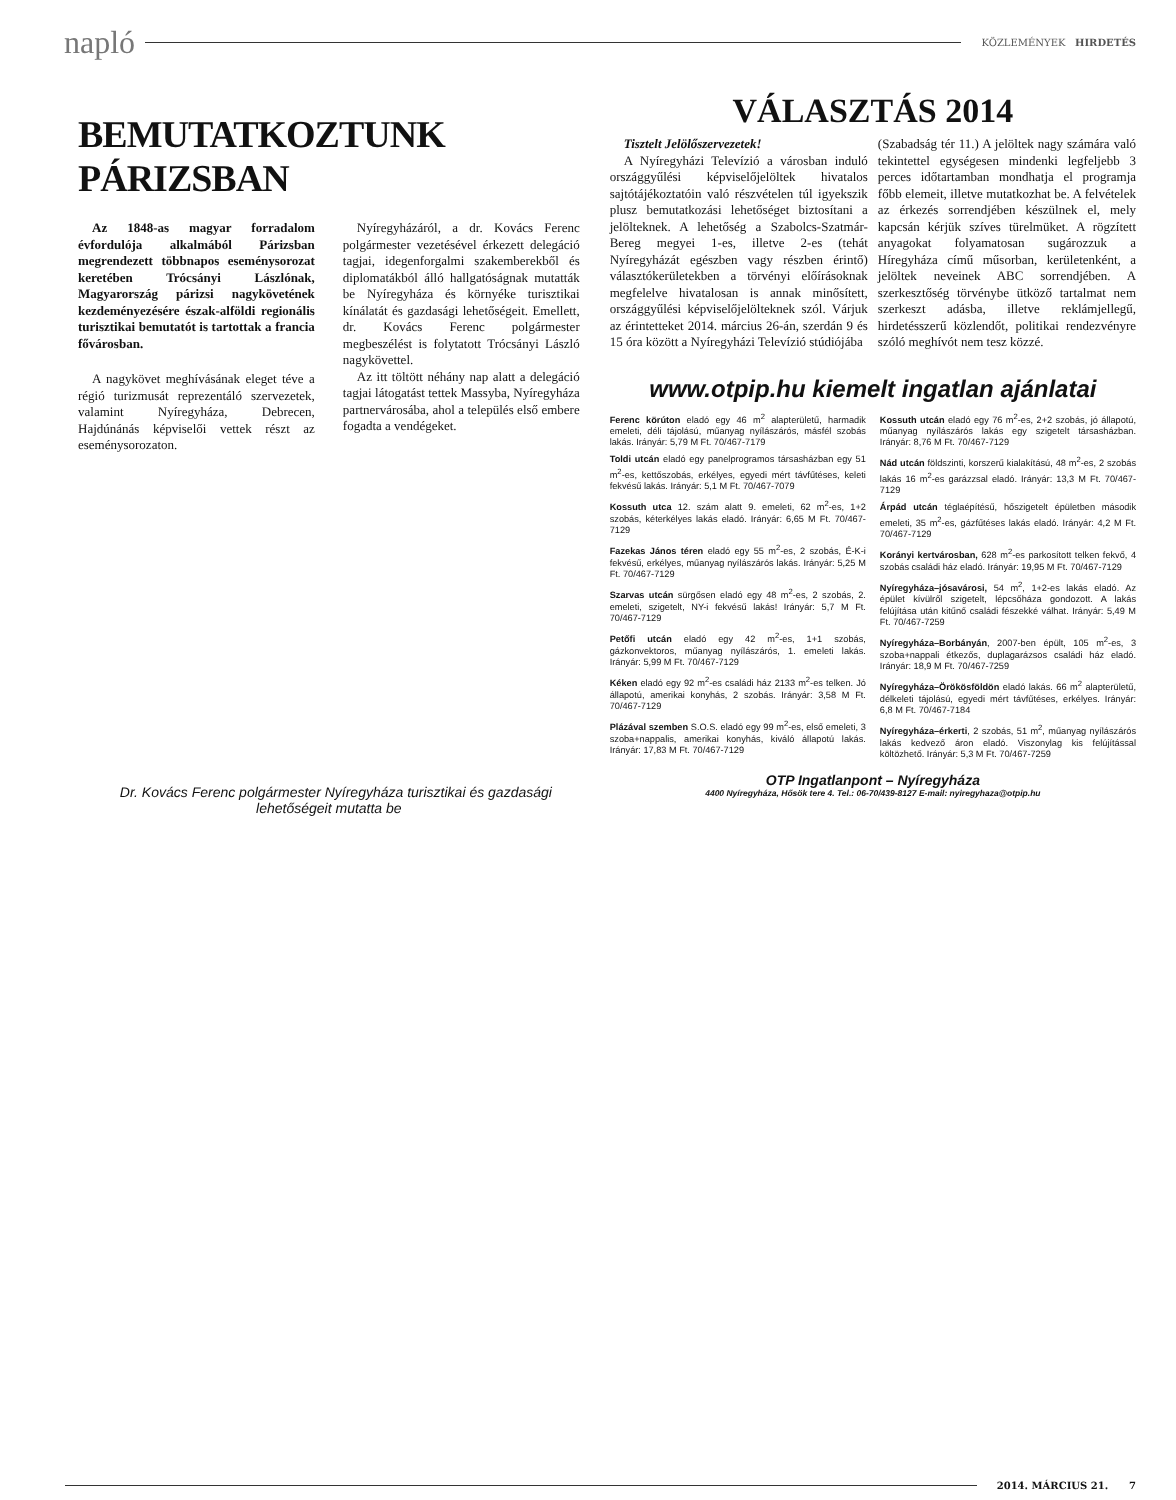napló
KÖZLEMÉNYEK HIRDETÉS
BEMUTATKOZTUNK PÁRIZSBAN
Az 1848-as magyar forradalom évfordulója alkalmából Párizsban megrendezett többnapos eseménysorozat keretében Trócsányi Lászlónak, Magyarország párizsi nagykövetének kezdeményezésére észak-alföldi regionális turisztikai bemutatót is tartottak a francia fővárosban.
A nagykövet meghívásának eleget téve a régió turizmusát reprezentáló szervezetek, valamint Nyíregyháza, Debrecen, Hajdúnánás képviselői vettek részt az eseménysorozaton.
Nyíregyházáról, a dr. Kovács Ferenc polgármester vezetésével érkezett delegáció tagjai, idegenforgalmi szakemberekből és diplomatákból álló hallgatóságnak mutatták be Nyíregyháza és környéke turisztikai kínálatát és gazdasági lehetőségeit. Emellett, dr. Kovács Ferenc polgármester megbeszélést is folytatott Trócsányi László nagykövettel.
Az itt töltött néhány nap alatt a delegáció tagjai látogatást tettek Massyba, Nyíregyháza partnervárosába, ahol a település első embere fogadta a vendégeket.
Dr. Kovács Ferenc polgármester Nyíregyháza turisztikai és gazdasági lehetőségeit mutatta be
VÁLASZTÁS 2014
Tisztelt Jelölőszervezetek!
A Nyíregyházi Televízió a városban induló országgyűlési képviselőjelöltek hivatalos sajtótájékoztatóin való részvételen túl igyekszik plusz bemutatkozási lehetőséget biztosítani a jelölteknek. A lehetőség a Szabolcs-Szatmár-Bereg megyei 1-es, illetve 2-es (tehát Nyíregyházát egészben vagy részben érintő) választókerületekben a törvényi előírásoknak megfelelve hivatalosan is annak minősített, országgyűlési képviselőjelölteknek szól. Várjuk az érintetteket 2014. március 26-án, szerdán 9 és 15 óra között a Nyíregyházi Televízió stúdiójába
(Szabadság tér 11.) A jelöltek nagy számára való tekintettel egységesen mindenki legfeljebb 3 perces időtartamban mondhatja el programja főbb elemeit, illetve mutatkozhat be. A felvételek az érkezés sorrendjében készülnek el, mely kapcsán kérjük szíves türelmüket. A rögzített anyagokat folyamatosan sugározzuk a Híregyháza című műsorban, kerületenként, a jelöltek neveinek ABC sorrendjében. A szerkesztőség törvénybe ütköző tartalmat nem szerkeszt adásba, illetve reklámjellegű, hirdetésszerű közlendőt, politikai rendezvényre szóló meghívót nem tesz közzé.
www.otpip.hu kiemelt ingatlan ajánlatai
Ferenc körúton eladó egy 46 m<sup>2</sup> alapterületű, harmadik emeleti, déli tájolású, műanyag nyílászárós, másfél szobás lakás. Irányár: 5,79 M Ft. 70/467-7179
Toldi utcán eladó egy panelprogramos társasházban egy 51 m<sup>2</sup>-es, kettőszobás, erkélyes, egyedi mért távfűtéses, keleti fekvésű lakás. Irányár: 5,1 M Ft. 70/467-7079
Kossuth utca 12. szám alatt 9. emeleti, 62 m<sup>2</sup>-es, 1+2 szobás, kéterkélyes lakás eladó. Irányár: 6,65 M Ft. 70/467-7129
Fazekas János téren eladó egy 55 m<sup>2</sup>-es, 2 szobás, É-K-i fekvésű, erkélyes, műanyag nyílászárós lakás. Irányár: 5,25 M Ft. 70/467-7129
Szarvas utcán sürgősen eladó egy 48 m<sup>2</sup>-es, 2 szobás, 2. emeleti, szigetelt, NY-i fekvésű lakás! Irányár: 5,7 M Ft. 70/467-7129
Petőfi utcán eladó egy 42 m<sup>2</sup>-es, 1+1 szobás, gázkonvektoros, műanyag nyílászárós, 1. emeleti lakás. Irányár: 5,99 M Ft. 70/467-7129
Kéken eladó egy 92 m<sup>2</sup>-es családi ház 2133 m<sup>2</sup>-es telken. Jó állapotú, amerikai konyhás, 2 szobás. Irányár: 3,58 M Ft. 70/467-7129
Plázával szemben S.O.S. eladó egy 99 m<sup>2</sup>-es, első emeleti, 3 szoba+nappalis, amerikai konyhás, kiváló állapotú lakás. Irányár: 17,83 M Ft. 70/467-7129
Kossuth utcán eladó egy 76 m<sup>2</sup>-es, 2+2 szobás, jó állapotú, műanyag nyílászárós lakás egy szigetelt társasházban. Irányár: 8,76 M Ft. 70/467-7129
Nád utcán földszinti, korszerű kialakítású, 48 m<sup>2</sup>-es, 2 szobás lakás 16 m<sup>2</sup>-es garázzsal eladó. Irányár: 13,3 M Ft. 70/467-7129
Árpád utcán téglaépítésű, hőszigetelt épületben második emeleti, 35 m<sup>2</sup>-es, gázfűtéses lakás eladó. Irányár: 4,2 M Ft. 70/467-7129
Korányi kertvárosban, 628 m<sup>2</sup>-es parkosított telken fekvő, 4 szobás családi ház eladó. Irányár: 19,95 M Ft. 70/467-7129
Nyíregyháza–jósavárosi, 54 m<sup>2</sup>, 1+2-es lakás eladó. Az épület kívülről szigetelt, lépcsőháza gondozott. A lakás felújítása után kitűnő családi fészekké válhat. Irányár: 5,49 M Ft. 70/467-7259
Nyíregyháza–Borbányán, 2007-ben épült, 105 m<sup>2</sup>-es, 3 szoba+nappali étkezős, duplagarázsos családi ház eladó. Irányár: 18,9 M Ft. 70/467-7259
Nyíregyháza–Örökösföldön eladó lakás. 66 m<sup>2</sup> alapterületű, délkeleti tájolású, egyedi mért távfűtéses, erkélyes. Irányár: 6,8 M Ft. 70/467-7184
Nyíregyháza–érkerti, 2 szobás, 51 m<sup>2</sup>, műanyag nyílászárós lakás kedvező áron eladó. Viszonylag kis felújítással költözhető. Irányár: 5,3 M Ft. 70/467-7259
OTP Ingatlanpont – Nyíregyháza
4400 Nyíregyháza, Hősök tere 4. Tel.: 06-70/439-8127 E-mail: nyiregyhaza@otpip.hu
2014. MÁRCIUS 21. 7